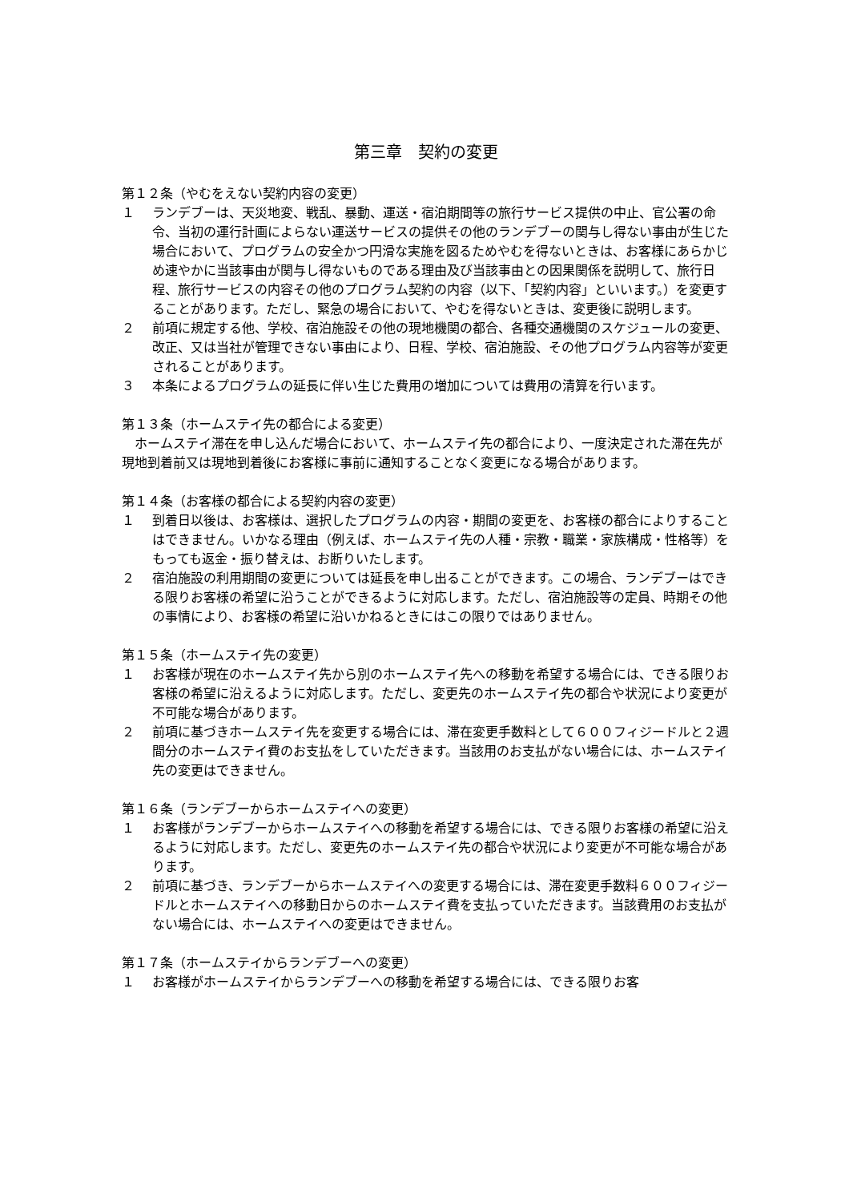第三章　契約の変更
第１２条（やむをえない契約内容の変更）
１ ランデブーは、天災地変、戦乱、暴動、運送・宿泊期間等の旅行サービス提供の中止、官公署の命令、当初の運行計画によらない運送サービスの提供その他のランデブーの関与し得ない事由が生じた場合において、プログラムの安全かつ円滑な実施を図るためやむを得ないときは、お客様にあらかじめ速やかに当該事由が関与し得ないものである理由及び当該事由との因果関係を説明して、旅行日程、旅行サービスの内容その他のプログラム契約の内容（以下、「契約内容」といいます。）を変更することがあります。ただし、緊急の場合において、やむを得ないときは、変更後に説明します。
２ 前項に規定する他、学校、宿泊施設その他の現地機関の都合、各種交通機関のスケジュールの変更、改正、又は当社が管理できない事由により、日程、学校、宿泊施設、その他プログラム内容等が変更されることがあります。
３ 本条によるプログラムの延長に伴い生じた費用の増加については費用の清算を行います。
第１３条（ホームステイ先の都合による変更）
　ホームステイ滞在を申し込んだ場合において、ホームステイ先の都合により、一度決定された滞在先が現地到着前又は現地到着後にお客様に事前に通知することなく変更になる場合があります。
第１４条（お客様の都合による契約内容の変更）
１ 到着日以後は、お客様は、選択したプログラムの内容・期間の変更を、お客様の都合によりすることはできません。いかなる理由（例えば、ホームステイ先の人種・宗教・職業・家族構成・性格等）をもっても返金・振り替えは、お断りいたします。
２ 宿泊施設の利用期間の変更については延長を申し出ることができます。この場合、ランデブーはできる限りお客様の希望に沿うことができるように対応します。ただし、宿泊施設等の定員、時期その他の事情により、お客様の希望に沿いかねるときにはこの限りではありません。
第１５条（ホームステイ先の変更）
１ お客様が現在のホームステイ先から別のホームステイ先への移動を希望する場合には、できる限りお客様の希望に沿えるように対応します。ただし、変更先のホームステイ先の都合や状況により変更が不可能な場合があります。
２ 前項に基づきホームステイ先を変更する場合には、滞在変更手数料として６００フィジードルと２週間分のホームステイ費のお支払をしていただきます。当該用のお支払がない場合には、ホームステイ先の変更はできません。
第１６条（ランデブーからホームステイへの変更）
１ お客様がランデブーからホームステイへの移動を希望する場合には、できる限りお客様の希望に沿えるように対応します。ただし、変更先のホームステイ先の都合や状況により変更が不可能な場合があります。
２ 前項に基づき、ランデブーからホームステイへの変更する場合には、滞在変更手数料６００フィジードルとホームステイへの移動日からのホームステイ費を支払っていただきます。当該費用のお支払がない場合には、ホームステイへの変更はできません。
第１７条（ホームステイからランデブーへの変更）
１ お客様がホームステイからランデブーへの移動を希望する場合には、できる限りお客